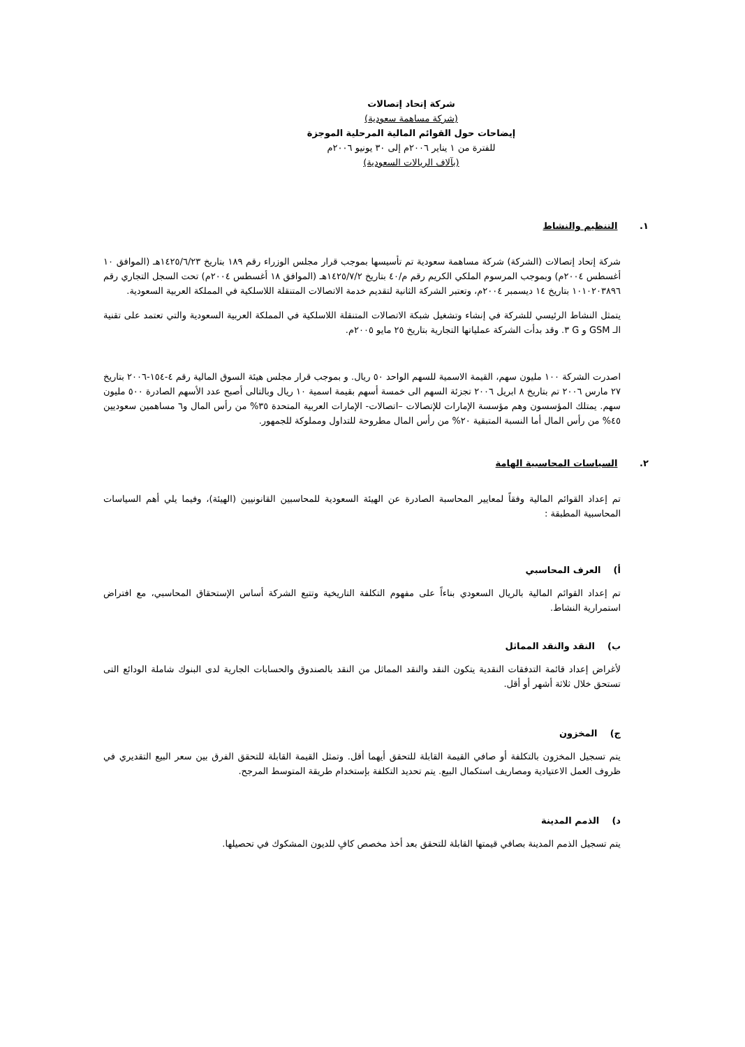شركة إتحاد إتصالات
(شركة مساهمة سعودية)
إيضاحات حول القوائم المالية المرحلية الموجزة
للفترة من ١ يناير ٢٠٠٦م إلى ٣٠ يونيو ٢٠٠٦م
(بآلاف الريالات السعودية)
١. التنظيم والنشاط
شركة إتحاد إتصالات (الشركة) شركة مساهمة سعودية تم تأسيسها بموجب قرار مجلس الوزراء رقم ١٨٩ بتاريخ ١٤٢٥/٦/٢٣هـ (الموافق ١٠ أغسطس ٢٠٠٤م) وبموجب المرسوم الملكي الكريم رقم م/٤٠ بتاريخ ١٤٢٥/٧/٢هـ (الموافق ١٨ أغسطس ٢٠٠٤م) تحت السجل التجاري رقم ١٠١٠٢٠٣٨٩٦ بتاريخ ١٤ ديسمبر ٢٠٠٤م، وتعتبر الشركة الثانية لتقديم خدمة الاتصالات المتنقلة اللاسلكية في المملكة العربية السعودية.
يتمثل النشاط الرئيسي للشركة في إنشاء وتشغيل شبكة الاتصالات المتنقلة اللاسلكية في المملكة العربية السعودية والتي تعتمد على تقنية الـ GSM و G ٣. وقد بدأت الشركة عملياتها التجارية بتاريخ ٢٥ مايو ٢٠٠٥م.
اصدرت الشركة ١٠٠ مليون سهم، القيمة الاسمية للسهم الواحد ٥٠ ريال. و بموجب قرار مجلس هيئة السوق المالية رقم ٤-١٥٤-٢٠٠٦ بتاريخ ٢٧ مارس ٢٠٠٦ تم بتاريخ ٨ ابريل ٢٠٠٦ تجزئة السهم الى خمسة أسهم بقيمة اسمية ١٠ ريال وبالتالى أصبح عدد الأسهم الصادرة ٥٠٠ مليون سهم. يمتلك المؤسسون وهم مؤسسة الإمارات للإتصالات –اتصالات- الإمارات العربية المتحدة ٣٥% من رأس المال و٦ مساهمين سعوديين ٤٥% من رأس المال أما النسبة المتبقية ٢٠% من رأس المال مطروحة للتداول ومملوكة للجمهور.
٢. السياسات المحاسبية الهامة
تم إعداد القوائم المالية وفقاً لمعايير المحاسبة الصادرة عن الهيئة السعودية للمحاسبين القانونيين (الهيئة)، وفيما يلي أهم السياسات المحاسبية المطبقة :
أ) العرف المحاسبي
تم إعداد القوائم المالية بالريال السعودي بناءاً على مفهوم التكلفة التاريخية وتتبع الشركة أساس الإستحقاق المحاسبي، مع افتراض استمرارية النشاط.
ب) النقد والنقد المماثل
لأغراض إعداد قائمة التدفقات النقدية يتكون النقد والنقد المماثل من النقد بالصندوق والحسابات الجارية لدى البنوك شاملة الودائع التى تستحق خلال ثلاثة أشهر أو أقل.
ج) المخزون
يتم تسجيل المخزون بالتكلفة أو صافي القيمة القابلة للتحقق أيهما أقل. وتمثل القيمة القابلة للتحقق الفرق بين سعر البيع التقديري في ظروف العمل الاعتيادية ومصاريف استكمال البيع. يتم تحديد التكلفة بإستخدام طريقة المتوسط المرجح.
د) الذمم المدينة
يتم تسجيل الذمم المدينة بصافي قيمتها القابلة للتحقق بعد أخذ مخصص كافٍ للديون المشكوك في تحصيلها.